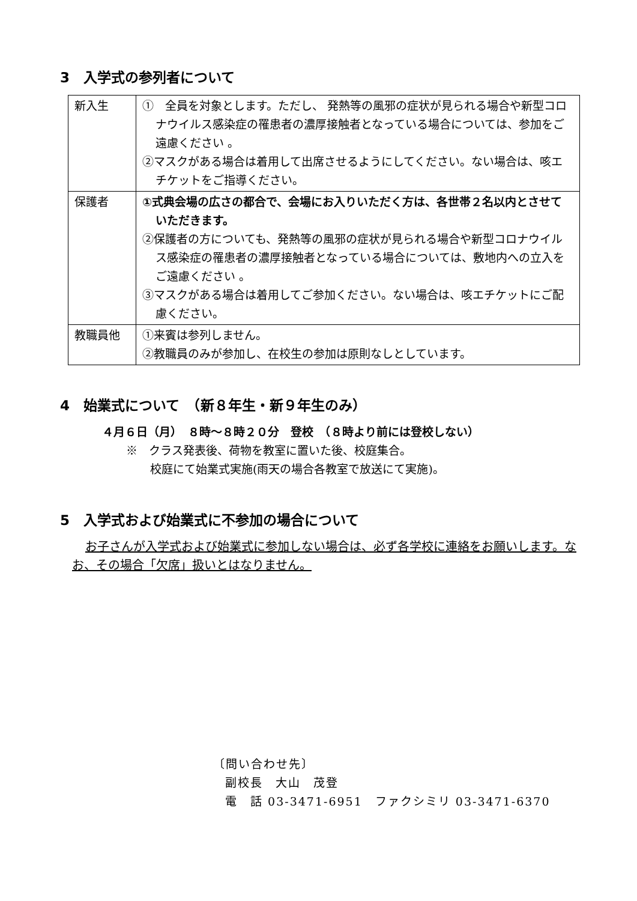3　入学式の参列者について
| 新入生 | ① 全員を対象とします。ただし、 発熱等の風邪の症状が見られる場合や新型コロナウイルス感染症の罹患者の濃厚接触者となっている場合については、参加をご遠慮ください 。 ②マスクがある場合は着用して出席させるようにしてください。ない場合は、咳エチケットをご指導ください。 |
| 保護者 | ①式典会場の広さの都合で、会場にお入りいただく方は、各世帯２名以内とさせていただきます。 ②保護者の方についても、発熱等の風邪の症状が見られる場合や新型コロナウイルス感染症の罹患者の濃厚接触者となっている場合については、敷地内への立入をご遠慮ください 。 ③マスクがある場合は着用してご参加ください。ない場合は、咳エチケットにご配慮ください。 |
| 教職員他 | ①来賓は参列しません。 ②教職員のみが参加し、在校生の参加は原則なしとしています。 |
4　始業式について　（新８年生・新９年生のみ）
４月６日（月）　８時～８時２０分　登校　（８時より前には登校しない）
※　クラス発表後、荷物を教室に置いた後、校庭集合。
校庭にて始業式実施(雨天の場合各教室で放送にて実施)。
5　入学式および始業式に不参加の場合について
お子さんが入学式および始業式に参加しない場合は、必ず各学校に連絡をお願いします。なお、その場合「欠席」扱いとはなりません。
〔問い合わせ先〕
副校長　大山　茂登
電　話 03-3471-6951　ファクシミリ 03-3471-6370